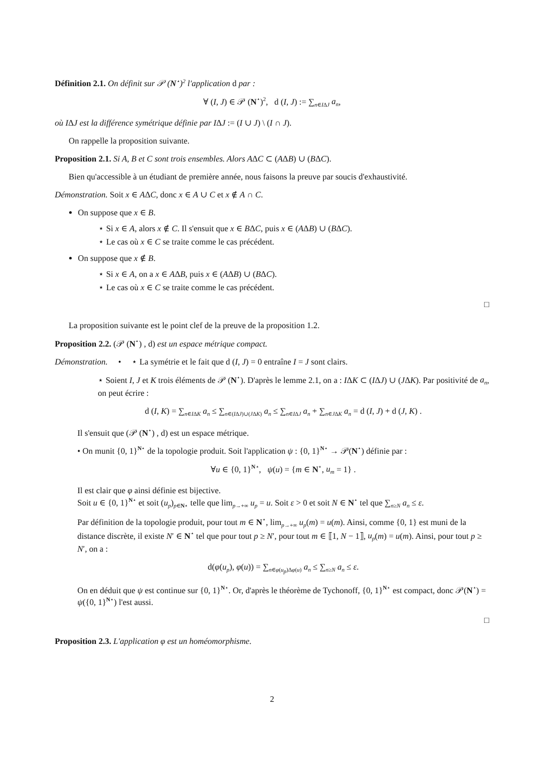Définition 2.1. On définit sur 𝒫 (N<sup>⋆</sup>)<sup>2</sup> l'application d par :
∀ (I, J) ∈ 𝒫 (N<sup>⋆</sup>)<sup>2</sup>, d (I, J) := ∑<sub>n∈IΔJ</sub> a<sub>n</sub>,
où IΔJ est la différence symétrique définie par IΔJ := (I ∪ J) \ (I ∩ J).
On rappelle la proposition suivante.
Proposition 2.1. Si A, B et C sont trois ensembles. Alors AΔC ⊂ (AΔB) ∪ (BΔC).
Bien qu'accessible à un étudiant de première année, nous faisons la preuve par soucis d'exhaustivité.
Démonstration. Soit x ∈ AΔC, donc x ∈ A ∪ C et x ∉ A ∩ C.
On suppose que x ∈ B.
⋆ Si x ∈ A, alors x ∉ C. Il s'ensuit que x ∈ BΔC, puis x ∈ (AΔB) ∪ (BΔC).
⋆ Le cas où x ∈ C se traite comme le cas précédent.
On suppose que x ∉ B.
⋆ Si x ∈ A, on a x ∈ AΔB, puis x ∈ (AΔB) ∪ (BΔC).
⋆ Le cas où x ∈ C se traite comme le cas précédent.
□
La proposition suivante est le point clef de la preuve de la proposition 1.2.
Proposition 2.2. (𝒫 (N<sup>⋆</sup>) , d) est un espace métrique compact.
Démonstration. • ⋆ La symétrie et le fait que d (I, J) = 0 entraîne I = J sont clairs.
⋆ Soient I, J et K trois éléments de 𝒫 (N<sup>⋆</sup>). D'après le lemme 2.1, on a : IΔK ⊂ (IΔJ) ∪ (JΔK). Par positivité de a<sub>n</sub>, on peut écrire :
d (I, K) = ∑<sub>n∈IΔK</sub> a<sub>n</sub> ≤ ∑<sub>n∈(IΔJ)∪(JΔK)</sub> a<sub>n</sub> ≤ ∑<sub>n∈IΔJ</sub> a<sub>n</sub> + ∑<sub>n∈JΔK</sub> a<sub>n</sub> = d (I, J) + d (J, K) .
Il s'ensuit que (𝒫 (N<sup>⋆</sup>) , d) est un espace métrique.
• On munit {0, 1}<sup>N⋆</sup> de la topologie produit. Soit l'application ψ : {0, 1}<sup>N⋆</sup> → 𝒫(N<sup>⋆</sup>) définie par :
∀u ∈ {0, 1}<sup>N⋆</sup>, ψ(u) = {m ∈ N<sup>⋆</sup>, u<sub>m</sub> = 1} .
Il est clair que φ ainsi définie est bijective.
Soit u ∈ {0, 1}<sup>N⋆</sup> et soit (u<sub>p</sub>)<sub>p∈N⋆</sub> telle que lim<sub>p→+∞</sub> u<sub>p</sub> = u. Soit ε > 0 et soit N ∈ N<sup>⋆</sup> tel que ∑<sub>n≥N</sub> a<sub>n</sub> ≤ ε.
Par définition de la topologie produit, pour tout m ∈ N<sup>⋆</sup>, lim<sub>p→+∞</sub> u<sub>p</sub>(m) = u(m). Ainsi, comme {0, 1} est muni de la distance discrète, il existe N′ ∈ N<sup>⋆</sup> tel que pour tout p ≥ N′, pour tout m ∈ ⟦1, N − 1⟧, u<sub>p</sub>(m) = u(m). Ainsi, pour tout p ≥ N′, on a :
d(φ(u<sub>p</sub>), φ(u)) = ∑<sub>n∈φ(u<sub>p</sub>)Δφ(u)</sub> a<sub>n</sub> ≤ ∑<sub>n≥N</sub> a<sub>n</sub> ≤ ε.
On en déduit que ψ est continue sur {0, 1}<sup>N⋆</sup>. Or, d'après le théorème de Tychonoff, {0, 1}<sup>N⋆</sup> est compact, donc 𝒫(N<sup>⋆</sup>) = ψ({0, 1}<sup>N⋆</sup>) l'est aussi.
□
Proposition 2.3. L'application φ est un homéomorphisme.
2